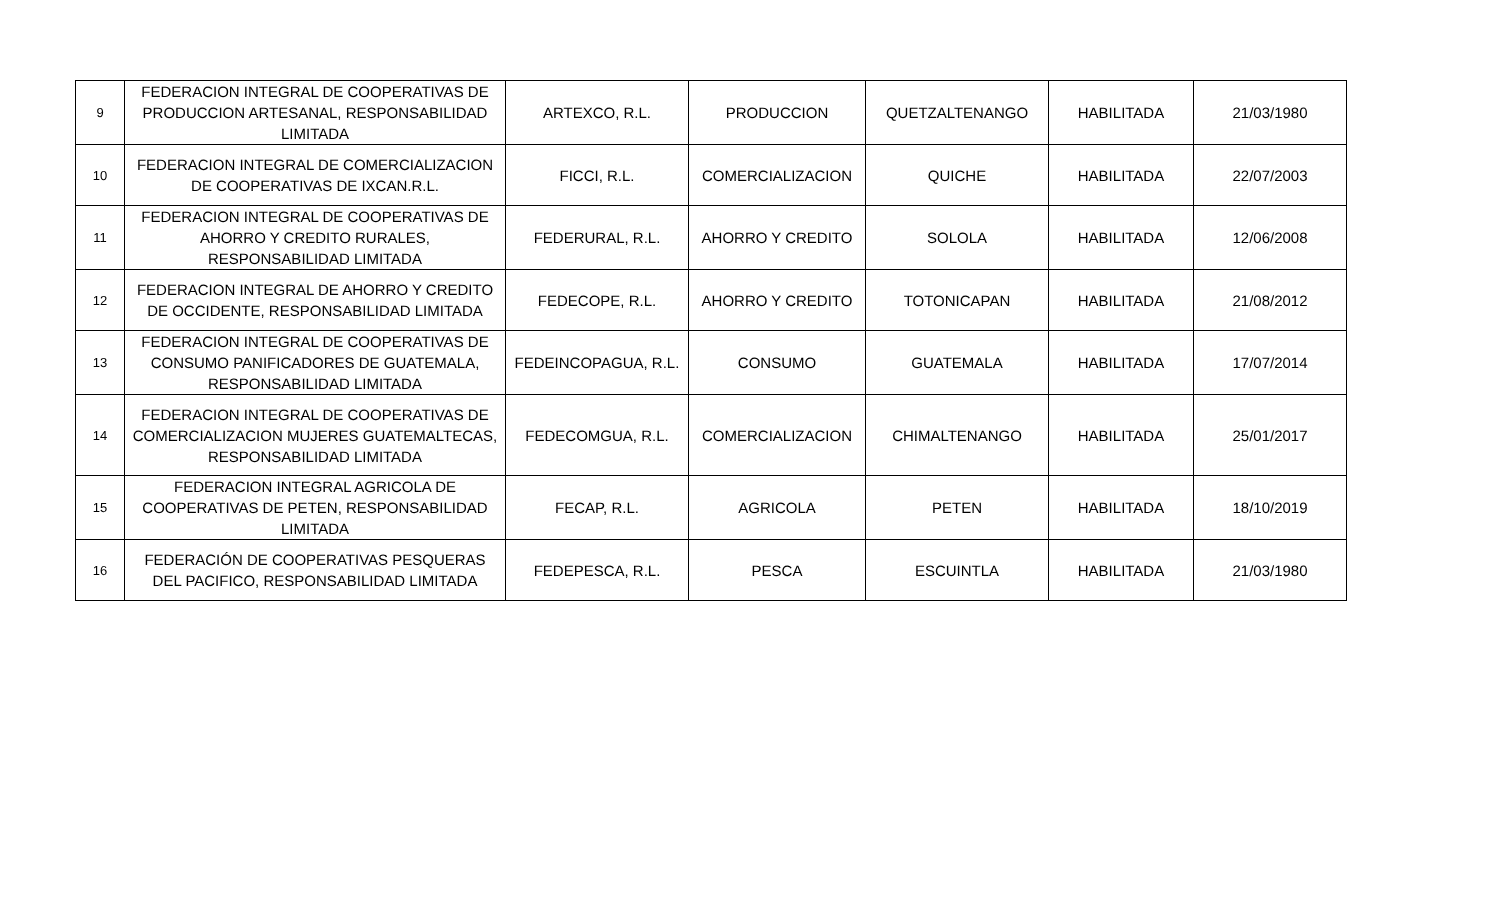| 9 | FEDERACION INTEGRAL DE COOPERATIVAS DE PRODUCCION ARTESANAL, RESPONSABILIDAD LIMITADA | ARTEXCO, R.L. | PRODUCCION | QUETZALTENANGO | HABILITADA | 21/03/1980 |
| 10 | FEDERACION INTEGRAL DE COMERCIALIZACION DE COOPERATIVAS DE IXCAN.R.L. | FICCI, R.L. | COMERCIALIZACION | QUICHE | HABILITADA | 22/07/2003 |
| 11 | FEDERACION INTEGRAL DE COOPERATIVAS DE AHORRO Y CREDITO RURALES, RESPONSABILIDAD LIMITADA | FEDERURAL, R.L. | AHORRO Y CREDITO | SOLOLA | HABILITADA | 12/06/2008 |
| 12 | FEDERACION INTEGRAL DE AHORRO Y CREDITO DE OCCIDENTE, RESPONSABILIDAD LIMITADA | FEDECOPE, R.L. | AHORRO Y CREDITO | TOTONICAPAN | HABILITADA | 21/08/2012 |
| 13 | FEDERACION INTEGRAL DE COOPERATIVAS DE CONSUMO PANIFICADORES DE GUATEMALA, RESPONSABILIDAD LIMITADA | FEDEINCOPAGUA, R.L. | CONSUMO | GUATEMALA | HABILITADA | 17/07/2014 |
| 14 | FEDERACION INTEGRAL DE COOPERATIVAS DE COMERCIALIZACION MUJERES GUATEMALTECAS, RESPONSABILIDAD LIMITADA | FEDECOMGUA, R.L. | COMERCIALIZACION | CHIMALTENANGO | HABILITADA | 25/01/2017 |
| 15 | FEDERACION INTEGRAL AGRICOLA DE COOPERATIVAS DE PETEN, RESPONSABILIDAD LIMITADA | FECAP, R.L. | AGRICOLA | PETEN | HABILITADA | 18/10/2019 |
| 16 | FEDERACIÓN DE COOPERATIVAS PESQUERAS DEL PACIFICO, RESPONSABILIDAD LIMITADA | FEDEPESCA, R.L. | PESCA | ESCUINTLA | HABILITADA | 21/03/1980 |